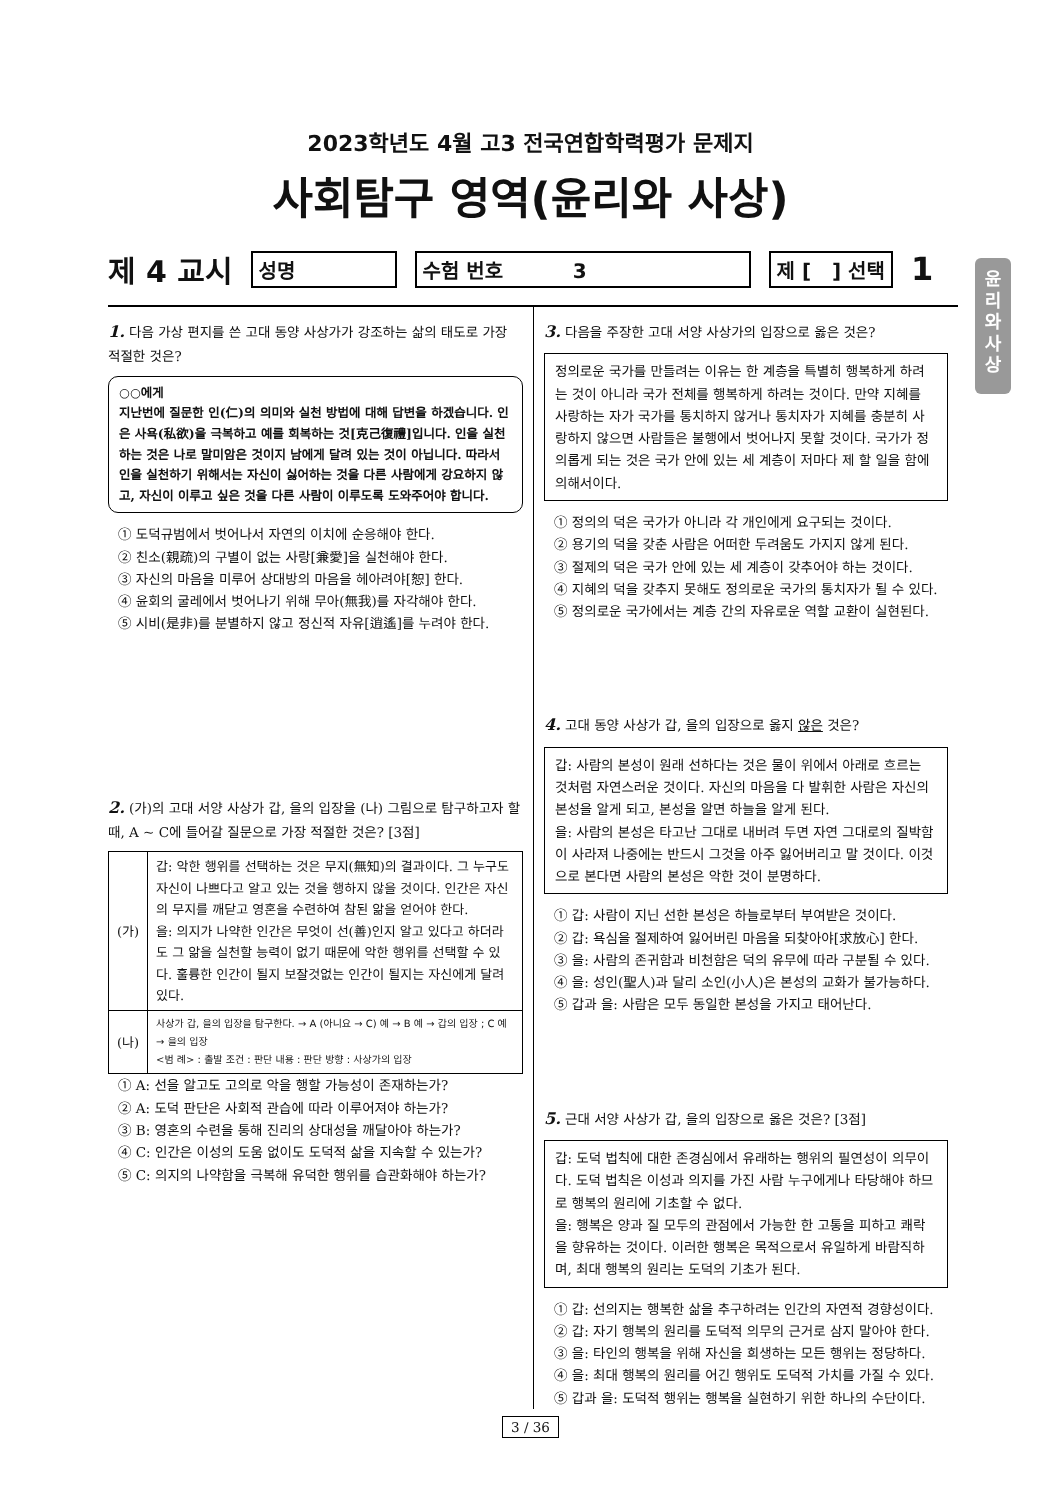2023학년도 4월 고3 전국연합학력평가 문제지
사회탐구 영역(윤리와 사상)
제 4 교시 성명 수험 번호 3 제 [ ] 선택 1
윤
리
와
사
상
1. 다음 가상 편지를 쓴 고대 동양 사상가가 강조하는 삶의 태도로 가장 적절한 것은?
○○에게
지난번에 질문한 인(仁)의 의미와 실천 방법에 대해 답변을 하겠습니다. 인은 사욕(私欲)을 극복하고 예를 회복하는 것[克己復禮]입니다. 인을 실천하는 것은 나로 말미암은 것이지 남에게 달려 있는 것이 아닙니다. 따라서 인을 실천하기 위해서는 자신이 싫어하는 것을 다른 사람에게 강요하지 않고, 자신이 이루고 싶은 것을 다른 사람이 이루도록 도와주어야 합니다.
① 도덕규범에서 벗어나서 자연의 이치에 순응해야 한다.
② 친소(親疏)의 구별이 없는 사랑[兼愛]을 실천해야 한다.
③ 자신의 마음을 미루어 상대방의 마음을 헤아려야[恕] 한다.
④ 윤회의 굴레에서 벗어나기 위해 무아(無我)를 자각해야 한다.
⑤ 시비(是非)를 분별하지 않고 정신적 자유[逍遙]를 누려야 한다.
2. (가)의 고대 서양 사상가 갑, 을의 입장을 (나) 그림으로 탐구하고자 할 때, A ~ C에 들어갈 질문으로 가장 적절한 것은? [3점]
| (가) | 갑: 악한 행위를 선택하는 것은 무지(無知)의 결과이다. 그 누구도 자신이 나쁘다고 알고 있는 것을 행하지 않을 것이다. 인간은 자신의 무지를 깨닫고 영혼을 수련하여 참된 앎을 얻어야 한다. 을: 의지가 나약한 인간은 무엇이 선(善)인지 알고 있다고 하더라도 그 앎을 실천할 능력이 없기 때문에 악한 행위를 선택할 수 있다. 훌륭한 인간이 될지 보잘것없는 인간이 될지는 자신에게 달려 있다. |
| (나) | 사상가 갑, 을의 입장을 탐구한다. → A (아니요 → C) 예 → B 예 → 갑의 입장 ; C 예 → 을의 입장 <범 례> : 출발 조건 : 판단 내용 : 판단 방향 : 사상가의 입장 |
① A: 선을 알고도 고의로 악을 행할 가능성이 존재하는가?
② A: 도덕 판단은 사회적 관습에 따라 이루어져야 하는가?
③ B: 영혼의 수련을 통해 진리의 상대성을 깨달아야 하는가?
④ C: 인간은 이성의 도움 없이도 도덕적 삶을 지속할 수 있는가?
⑤ C: 의지의 나약함을 극복해 유덕한 행위를 습관화해야 하는가?
3. 다음을 주장한 고대 서양 사상가의 입장으로 옳은 것은?
정의로운 국가를 만들려는 이유는 한 계층을 특별히 행복하게 하려는 것이 아니라 국가 전체를 행복하게 하려는 것이다. 만약 지혜를 사랑하는 자가 국가를 통치하지 않거나 통치자가 지혜를 충분히 사랑하지 않으면 사람들은 불행에서 벗어나지 못할 것이다. 국가가 정의롭게 되는 것은 국가 안에 있는 세 계층이 저마다 제 할 일을 함에 의해서이다.
① 정의의 덕은 국가가 아니라 각 개인에게 요구되는 것이다.
② 용기의 덕을 갖춘 사람은 어떠한 두려움도 가지지 않게 된다.
③ 절제의 덕은 국가 안에 있는 세 계층이 갖추어야 하는 것이다.
④ 지혜의 덕을 갖추지 못해도 정의로운 국가의 통치자가 될 수 있다.
⑤ 정의로운 국가에서는 계층 간의 자유로운 역할 교환이 실현된다.
4. 고대 동양 사상가 갑, 을의 입장으로 옳지 않은 것은?
갑: 사람의 본성이 원래 선하다는 것은 물이 위에서 아래로 흐르는 것처럼 자연스러운 것이다. 자신의 마음을 다 발휘한 사람은 자신의 본성을 알게 되고, 본성을 알면 하늘을 알게 된다.
을: 사람의 본성은 타고난 그대로 내버려 두면 자연 그대로의 질박함이 사라져 나중에는 반드시 그것을 아주 잃어버리고 말 것이다. 이것으로 본다면 사람의 본성은 악한 것이 분명하다.
① 갑: 사람이 지닌 선한 본성은 하늘로부터 부여받은 것이다.
② 갑: 욕심을 절제하여 잃어버린 마음을 되찾아야[求放心] 한다.
③ 을: 사람의 존귀함과 비천함은 덕의 유무에 따라 구분될 수 있다.
④ 을: 성인(聖人)과 달리 소인(小人)은 본성의 교화가 불가능하다.
⑤ 갑과 을: 사람은 모두 동일한 본성을 가지고 태어난다.
5. 근대 서양 사상가 갑, 을의 입장으로 옳은 것은? [3점]
갑: 도덕 법칙에 대한 존경심에서 유래하는 행위의 필연성이 의무이다. 도덕 법칙은 이성과 의지를 가진 사람 누구에게나 타당해야 하므로 행복의 원리에 기초할 수 없다.
을: 행복은 양과 질 모두의 관점에서 가능한 한 고통을 피하고 쾌락을 향유하는 것이다. 이러한 행복은 목적으로서 유일하게 바람직하며, 최대 행복의 원리는 도덕의 기초가 된다.
① 갑: 선의지는 행복한 삶을 추구하려는 인간의 자연적 경향성이다.
② 갑: 자기 행복의 원리를 도덕적 의무의 근거로 삼지 말아야 한다.
③ 을: 타인의 행복을 위해 자신을 희생하는 모든 행위는 정당하다.
④ 을: 최대 행복의 원리를 어긴 행위도 도덕적 가치를 가질 수 있다.
⑤ 갑과 을: 도덕적 행위는 행복을 실현하기 위한 하나의 수단이다.
3 / 36